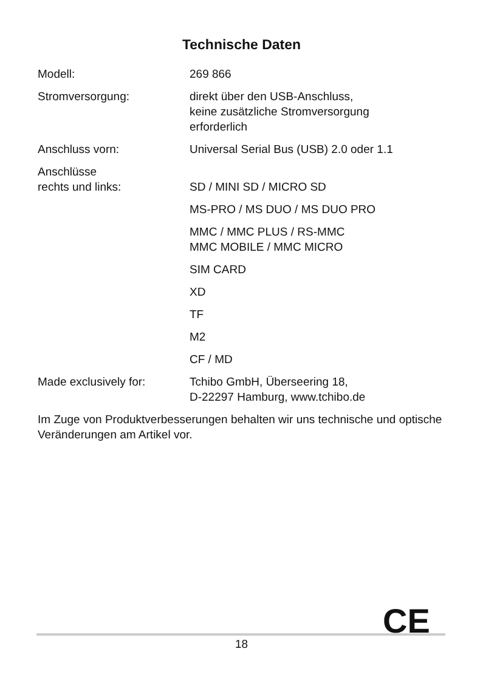Technische Daten
| Modell: | 269 866 |
| Stromversorgung: | direkt über den USB-Anschluss, keine zusätzliche Stromversorgung erforderlich |
| Anschluss vorn: | Universal Serial Bus (USB) 2.0 oder 1.1 |
| Anschlüsse rechts und links: | SD / MINI SD / MICRO SD |
| | MS-PRO / MS DUO / MS DUO PRO |
| | MMC / MMC PLUS / RS-MMC MMC MOBILE / MMC MICRO |
| | SIM CARD |
| | XD |
| | TF |
| | M2 |
| | CF / MD |
| Made exclusively for: | Tchibo GmbH, Überseering 18, D-22297 Hamburg, www.tchibo.de |
Im Zuge von Produktverbesserungen behalten wir uns technische und optische Veränderungen am Artikel vor.
CE
18